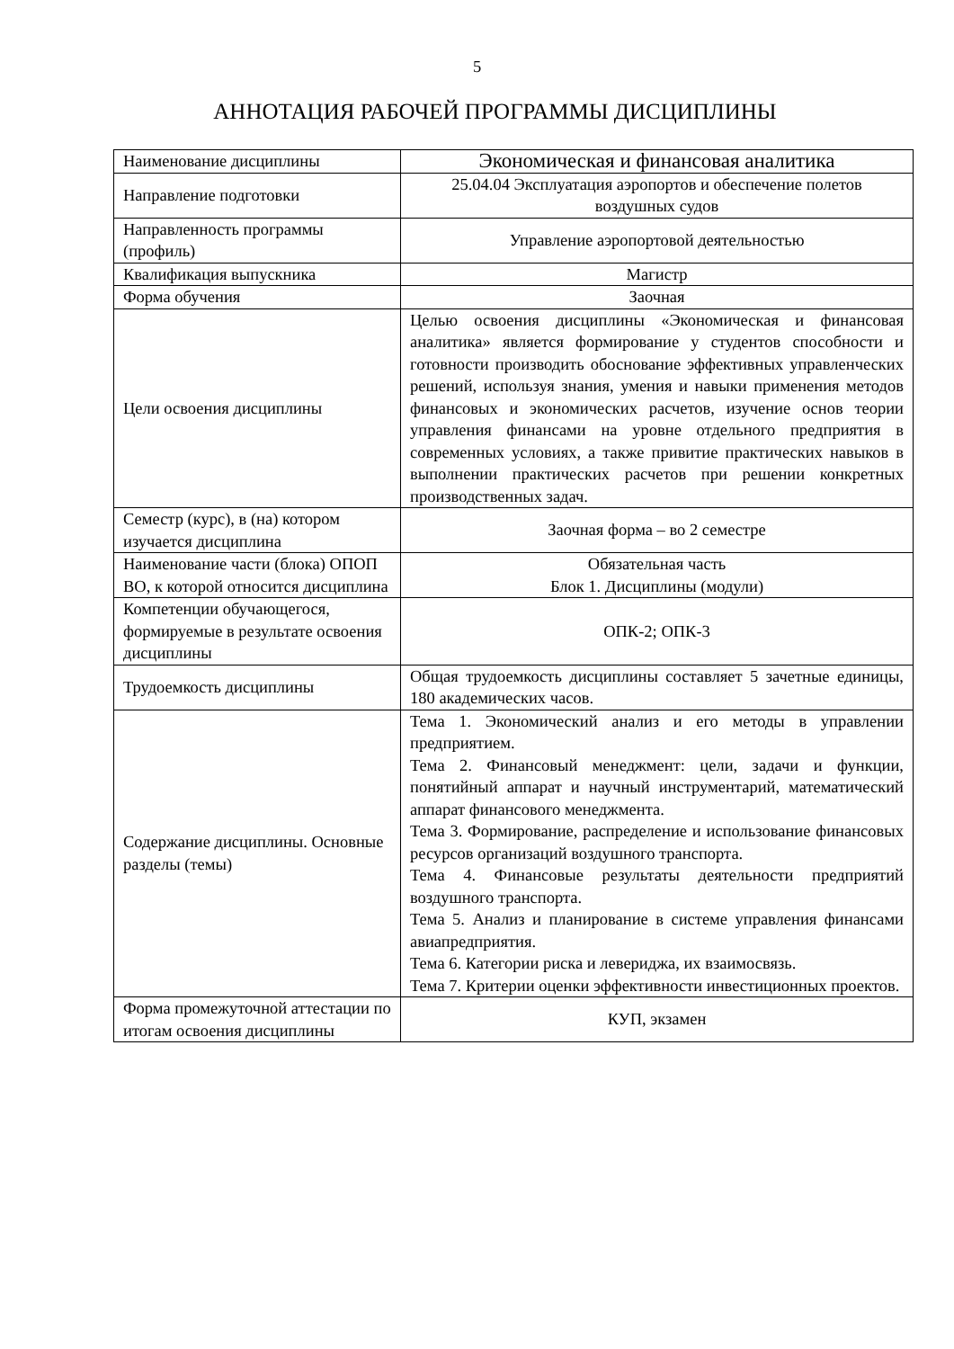5
АННОТАЦИЯ РАБОЧЕЙ ПРОГРАММЫ ДИСЦИПЛИНЫ
| Наименование дисциплины | Экономическая и финансовая аналитика |
| Направление подготовки | 25.04.04 Эксплуатация аэропортов и обеспечение полетов воздушных судов |
| Направленность программы (профиль) | Управление аэропортовой деятельностью |
| Квалификация выпускника | Магистр |
| Форма обучения | Заочная |
| Цели освоения дисциплины | Целью освоения дисциплины «Экономическая и финансовая аналитика» является формирование у студентов способности и готовности производить обоснование эффективных управленческих решений, используя знания, умения и навыки применения методов финансовых и экономических расчетов, изучение основ теории управления финансами на уровне отдельного предприятия в современных условиях, а также привитие практических навыков в выполнении практических расчетов при решении конкретных производственных задач. |
| Семестр (курс), в (на) котором изучается дисциплина | Заочная форма – во 2 семестре |
| Наименование части (блока) ОПОП ВО, к которой относится дисциплина | Обязательная часть Блок 1. Дисциплины (модули) |
| Компетенции обучающегося, формируемые в результате освоения дисциплины | ОПК-2; ОПК-3 |
| Трудоемкость дисциплины | Общая трудоемкость дисциплины составляет 5 зачетные единицы, 180 академических часов. |
| Содержание дисциплины. Основные разделы (темы) | Тема 1. Экономический анализ и его методы в управлении предприятием. Тема 2. Финансовый менеджмент: цели, задачи и функции, понятийный аппарат и научный инструментарий, математический аппарат финансового менеджмента. Тема 3. Формирование, распределение и использование финансовых ресурсов организаций воздушного транспорта. Тема 4. Финансовые результаты деятельности предприятий воздушного транспорта. Тема 5. Анализ и планирование в системе управления финансами авиапредприятия. Тема 6. Категории риска и левериджа, их взаимосвязь. Тема 7. Критерии оценки эффективности инвестиционных проектов. |
| Форма промежуточной аттестации по итогам освоения дисциплины | КУП, экзамен |